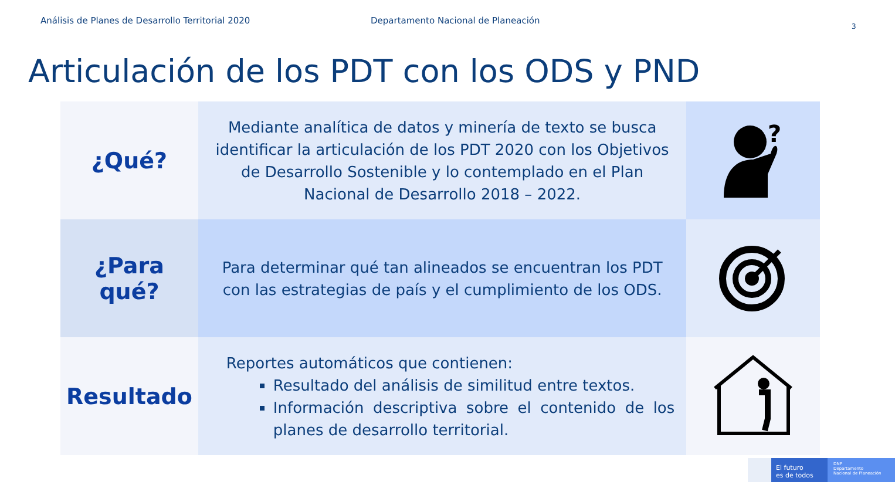Análisis de Planes de Desarrollo Territorial 2020 Departamento Nacional de Planeación
3
Articulación de los PDT con los ODS y PND
| ¿Qué? | Mediante analítica de datos y minería de texto se busca identificar la articulación de los PDT 2020 con los Objetivos de Desarrollo Sostenible y lo contemplado en el Plan Nacional de Desarrollo 2018 – 2022. | ? |
| ¿Para qué? | Para determinar qué tan alineados se encuentran los PDT con las estrategias de país y el cumplimiento de los ODS. | |
| Resultado | Reportes automáticos que contienen: Resultado del análisis de similitud entre textos. Información descriptiva sobre el contenido de los planes de desarrollo territorial. | |
El futuro
es de todos
DNP
Departamento
Nacional de Planeación